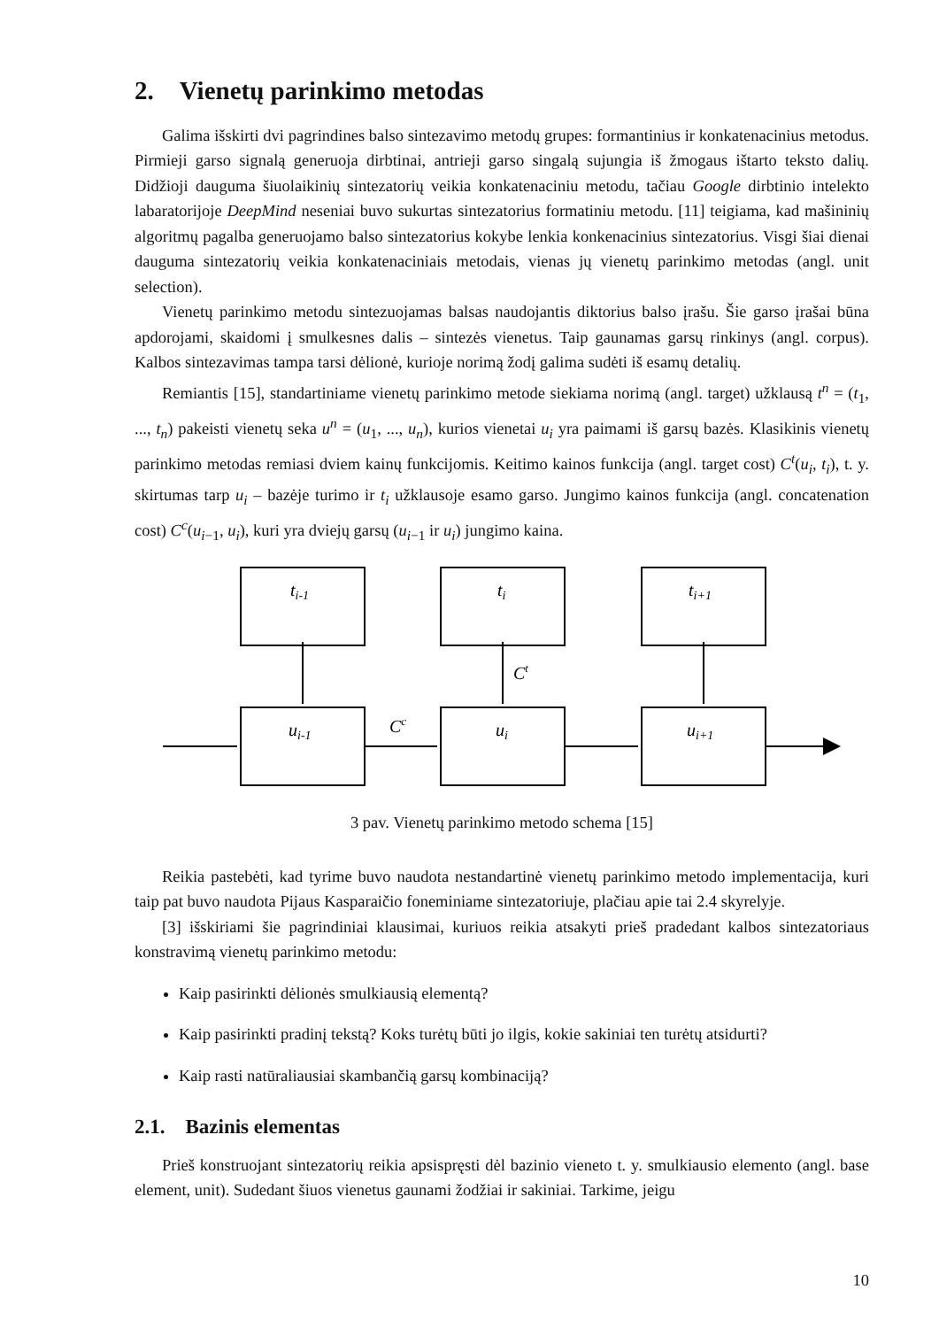2. Vienetų parinkimo metodas
Galima išskirti dvi pagrindines balso sintezavimo metodų grupes: formantinius ir konkatenacinius metodus. Pirmieji garso signalą generuoja dirbtinai, antrieji garso singalą sujungia iš žmogaus ištarto teksto dalių. Didžioji dauguma šiuolaikinių sintezatorių veikia konkatenaciniu metodu, tačiau Google dirbtinio intelekto labaratorijoje DeepMind neseniai buvo sukurtas sintezatorius formatiniu metodu. [11] teigiama, kad mašininių algoritmų pagalba generuojamo balso sintezatorius kokybe lenkia konkenacinius sintezatorius. Visgi šiai dienai dauguma sintezatorių veikia konkatenaciniais metodais, vienas jų vienetų parinkimo metodas (angl. unit selection).
Vienetų parinkimo metodu sintezuojamas balsas naudojantis diktorius balso įrašu. Šie garso įrašai būna apdorojami, skaidomi į smulkesnes dalis – sintezės vienetus. Taip gaunamas garsų rinkinys (angl. corpus). Kalbos sintezavimas tampa tarsi dėlionė, kurioje norimą žodį galima sudėti iš esamų detalių.
Remiantis [15], standartiniame vienetų parinkimo metode siekiama norimą (angl. target) užklausą t<sup>n</sup> = (t<sub>1</sub>, ..., t<sub>n</sub>) pakeisti vienetų seka u<sup>n</sup> = (u<sub>1</sub>, ..., u<sub>n</sub>), kurios vienetai u<sub>i</sub> yra paimami iš garsų bazės. Klasikinis vienetų parinkimo metodas remiasi dviem kainų funkcijomis. Keitimo kainos funkcija (angl. target cost) C<sup>t</sup>(u<sub>i</sub>, t<sub>i</sub>), t. y. skirtumas tarp u<sub>i</sub> – bazėje turimo ir t<sub>i</sub> užklausoje esamo garso. Jungimo kainos funkcija (angl. concatenation cost) C<sup>c</sup>(u<sub>i−1</sub>, u<sub>i</sub>), kuri yra dviejų garsų (u<sub>i−1</sub> ir u<sub>i</sub>) jungimo kaina.
ti-1
ti
ti+1
ui-1
ui
ui+1
Ct
Cc
3 pav. Vienetų parinkimo metodo schema [15]
Reikia pastebėti, kad tyrime buvo naudota nestandartinė vienetų parinkimo metodo implementacija, kuri taip pat buvo naudota Pijaus Kasparaičio foneminiame sintezatoriuje, plačiau apie tai 2.4 skyrelyje.
[3] išskiriami šie pagrindiniai klausimai, kuriuos reikia atsakyti prieš pradedant kalbos sintezatoriaus konstravimą vienetų parinkimo metodu:
Kaip pasirinkti dėlionės smulkiausią elementą?
Kaip pasirinkti pradinį tekstą? Koks turėtų būti jo ilgis, kokie sakiniai ten turėtų atsidurti?
Kaip rasti natūraliausiai skambančią garsų kombinaciją?
2.1. Bazinis elementas
Prieš konstruojant sintezatorių reikia apsispręsti dėl bazinio vieneto t. y. smulkiausio elemento (angl. base element, unit). Sudedant šiuos vienetus gaunami žodžiai ir sakiniai. Tarkime, jeigu
10